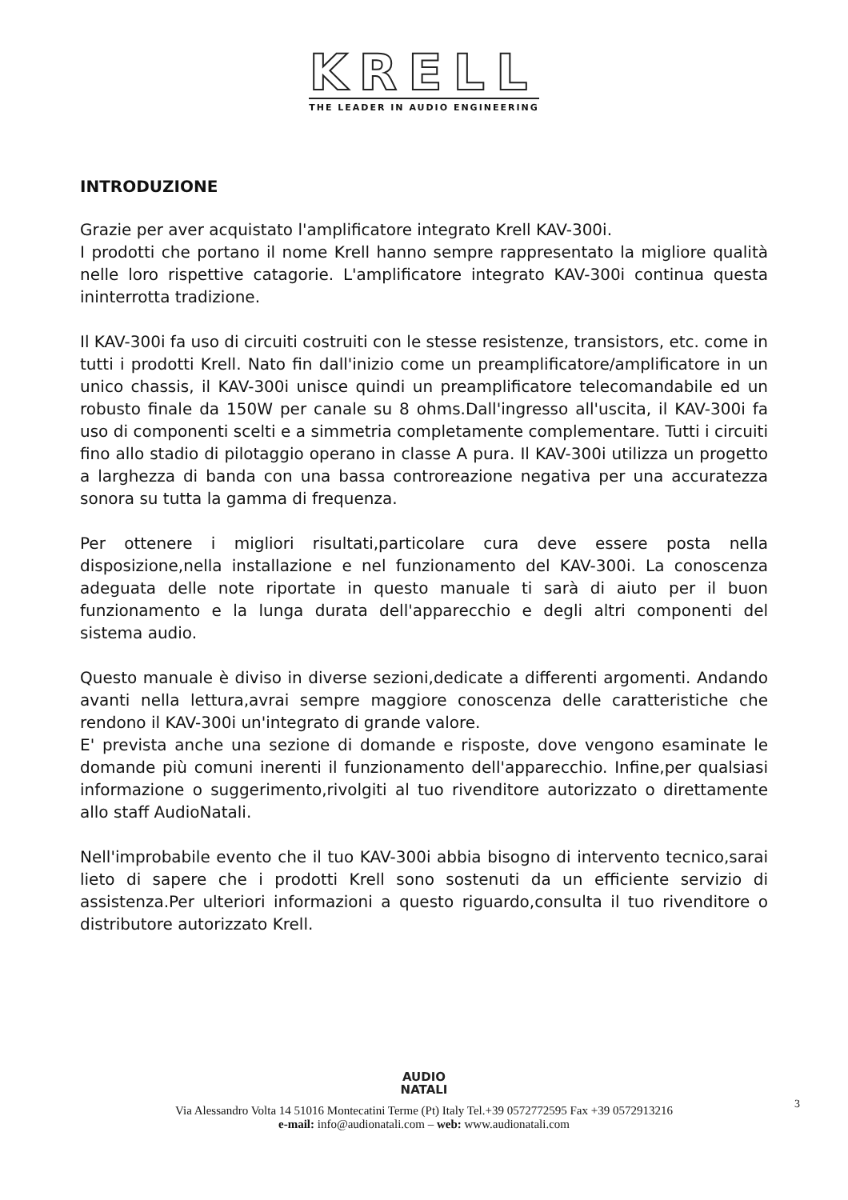KRELL
THE LEADER IN AUDIO ENGINEERING
INTRODUZIONE
Grazie per aver acquistato l'amplificatore integrato Krell KAV-300i.
I prodotti che portano il nome Krell hanno sempre rappresentato la migliore qualità nelle loro rispettive catagorie. L'amplificatore integrato KAV-300i continua questa ininterrotta tradizione.
Il KAV-300i fa uso di circuiti costruiti con le stesse resistenze, transistors, etc. come in tutti i prodotti Krell. Nato fin dall'inizio come un preamplificatore/amplificatore in un unico chassis, il KAV-300i unisce quindi un preamplificatore telecomandabile ed un robusto finale da 150W per canale su 8 ohms.Dall'ingresso all'uscita, il KAV-300i fa uso di componenti scelti e a simmetria completamente complementare. Tutti i circuiti fino allo stadio di pilotaggio operano in classe A pura. Il KAV-300i utilizza un progetto a larghezza di banda con una bassa controreazione negativa per una accuratezza sonora su tutta la gamma di frequenza.
Per ottenere i migliori risultati,particolare cura deve essere posta nella disposizione,nella installazione e nel funzionamento del KAV-300i. La conoscenza adeguata delle note riportate in questo manuale ti sarà di aiuto per il buon funzionamento e la lunga durata dell'apparecchio e degli altri componenti del sistema audio.
Questo manuale è diviso in diverse sezioni,dedicate a differenti argomenti. Andando avanti nella lettura,avrai sempre maggiore conoscenza delle caratteristiche che rendono il KAV-300i un'integrato di grande valore.
E' prevista anche una sezione di domande e risposte, dove vengono esaminate le domande più comuni inerenti il funzionamento dell'apparecchio. Infine,per qualsiasi informazione o suggerimento,rivolgiti al tuo rivenditore autorizzato o direttamente allo staff AudioNatali.
Nell'improbabile evento che il tuo KAV-300i abbia bisogno di intervento tecnico,sarai lieto di sapere che i prodotti Krell sono sostenuti da un efficiente servizio di assistenza.Per ulteriori informazioni a questo riguardo,consulta il tuo rivenditore o distributore autorizzato Krell.
AUDIO
NATALI
Via Alessandro Volta 14 51016 Montecatini Terme (Pt) Italy Tel.+39 0572772595 Fax +39 0572913216
e-mail: info@audionatali.com – web: www.audionatali.com
3